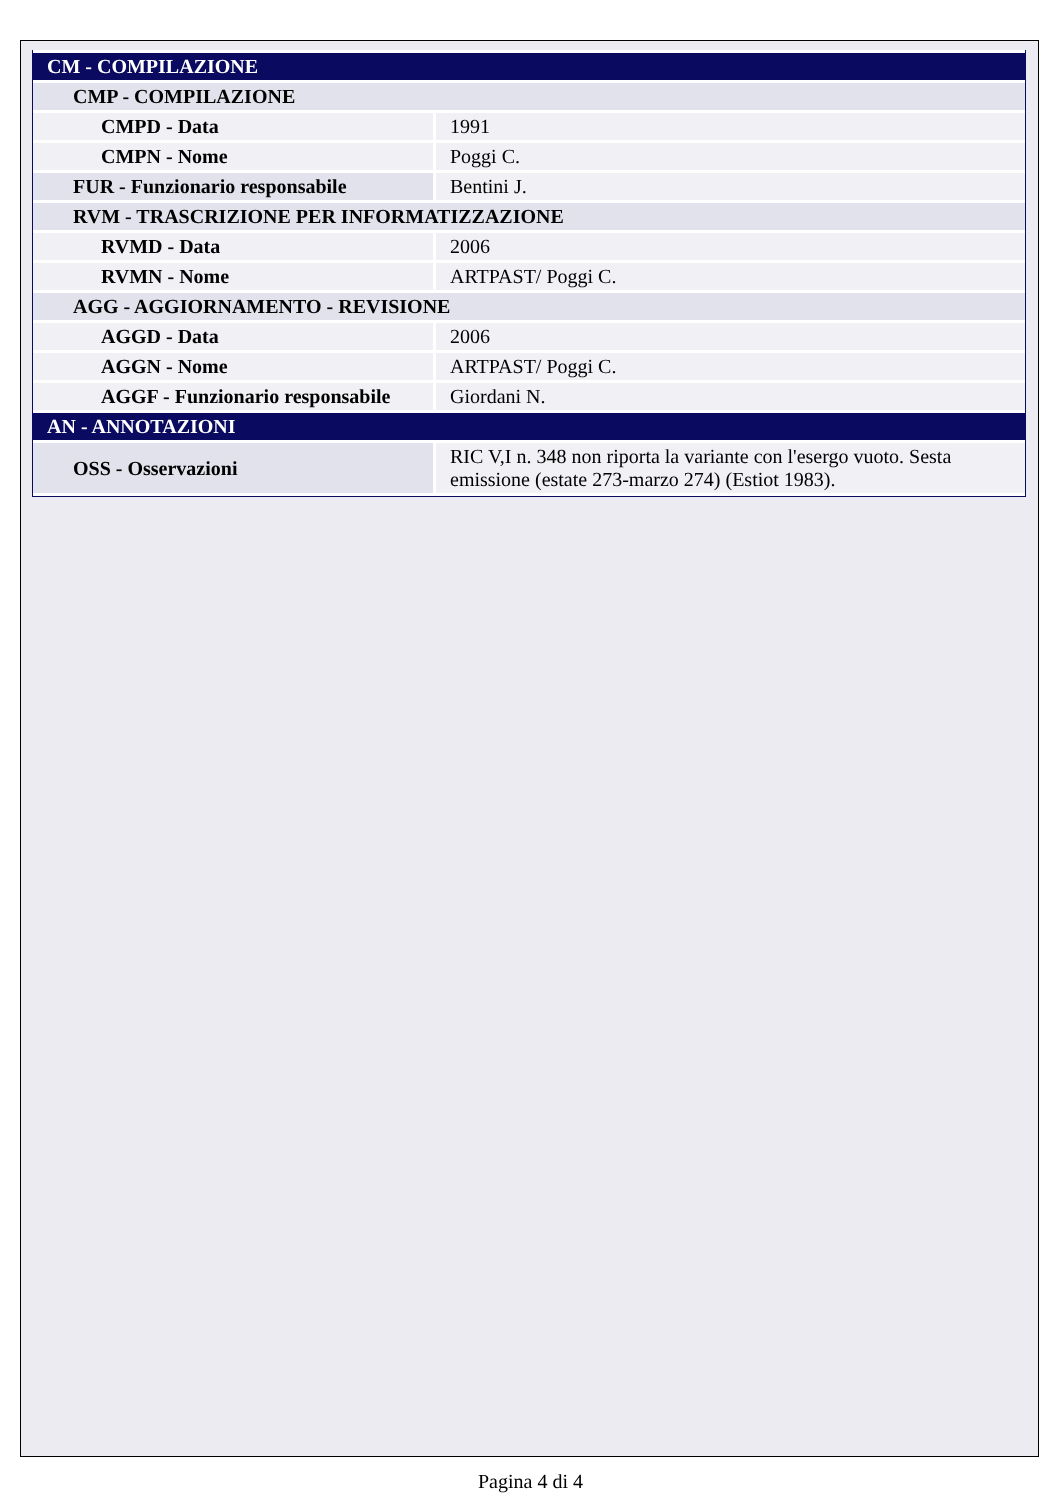| CM - COMPILAZIONE | |
| CMP - COMPILAZIONE | |
| CMPD - Data | 1991 |
| CMPN - Nome | Poggi C. |
| FUR - Funzionario responsabile | Bentini J. |
| RVM - TRASCRIZIONE PER INFORMATIZZAZIONE | |
| RVMD - Data | 2006 |
| RVMN - Nome | ARTPAST/ Poggi C. |
| AGG - AGGIORNAMENTO - REVISIONE | |
| AGGD - Data | 2006 |
| AGGN - Nome | ARTPAST/ Poggi C. |
| AGGF - Funzionario responsabile | Giordani N. |
| AN - ANNOTAZIONI | |
| OSS - Osservazioni | RIC V,I n. 348 non riporta la variante con l'esergo vuoto. Sesta emissione (estate 273-marzo 274) (Estiot 1983). |
Pagina 4 di 4